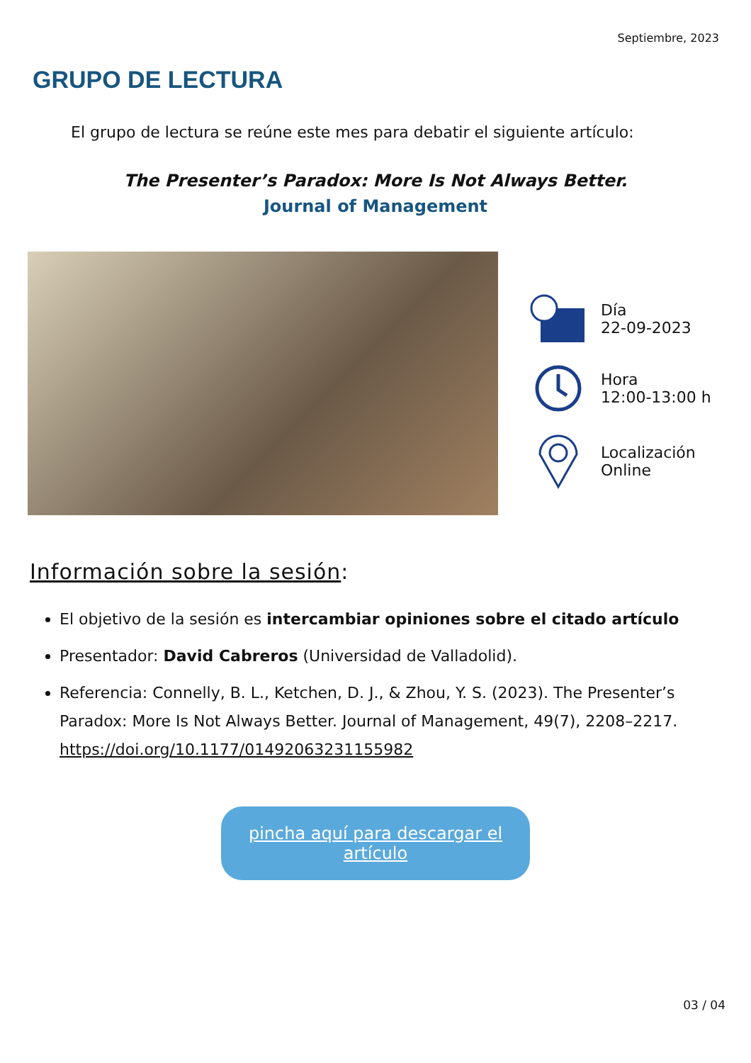Septiembre, 2023
GRUPO DE LECTURA
El grupo de lectura se reúne este mes para debatir el siguiente artículo:
The Presenter’s Paradox: More Is Not Always Better.
Journal of Management
Día
22-09-2023
Hora
12:00-13:00 h
Localización
Online
Información sobre la sesión:
El objetivo de la sesión es intercambiar opiniones sobre el citado artículo
Presentador: David Cabreros (Universidad de Valladolid).
Referencia: Connelly, B. L., Ketchen, D. J., & Zhou, Y. S. (2023). The Presenter’s Paradox: More Is Not Always Better. Journal of Management, 49(7), 2208–2217. https://doi.org/10.1177/01492063231155982
pincha aquí para descargar el artículo
03 / 04